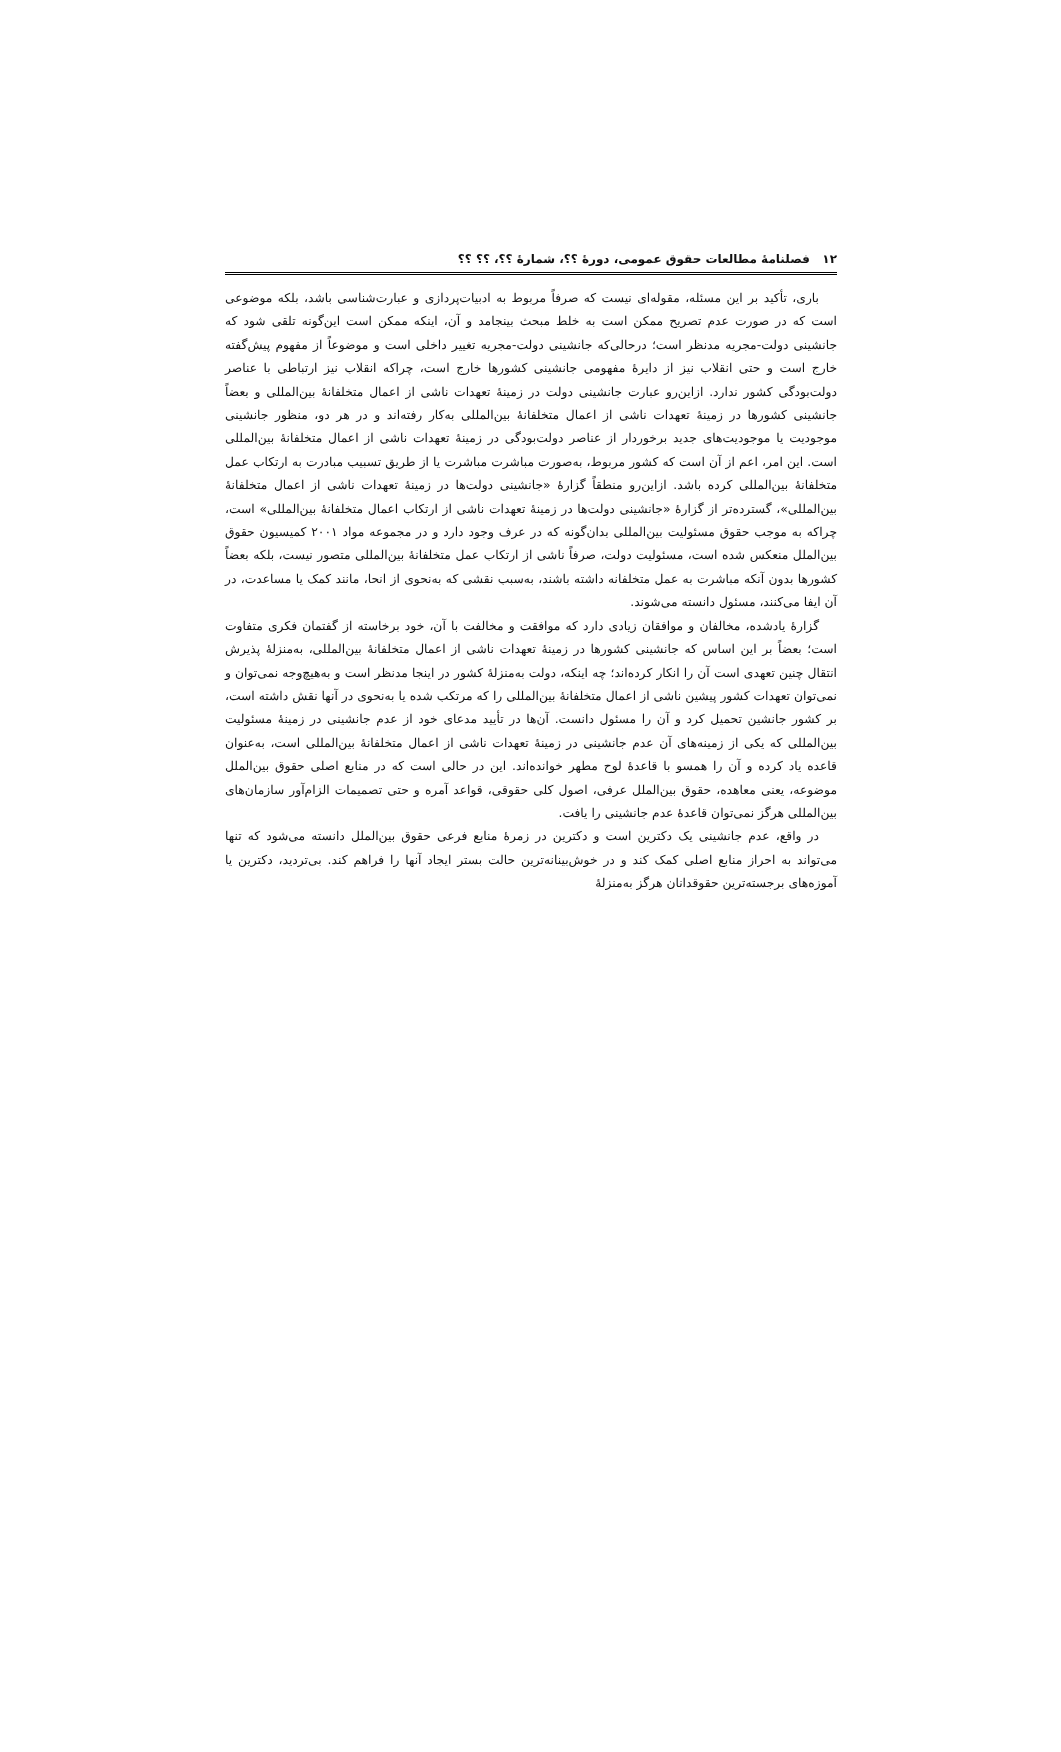۱۲ فصلنامۀ مطالعات حقوق عمومی، دورۀ ؟؟، شمارۀ ؟؟، ؟؟ ؟؟
باری، تأکید بر این مسئله، مقوله‌ای نیست که صرفاً مربوط به ادبیات‌پردازی و عبارت‌شناسی باشد، بلکه موضوعی است که در صورت عدم تصریح ممکن است به خلط مبحث بینجامد و آن، اینکه ممکن است این‌گونه تلقی شود که جانشینی دولت-مجریه مدنظر است؛ درحالی‌که جانشینی دولت-مجریه تغییر داخلی است و موضوعاً از مفهوم پیش‌گفته خارج است و حتی انقلاب نیز از دایرۀ مفهومی جانشینی کشورها خارج است، چراکه انقلاب نیز ارتباطی با عناصر دولت‌بودگی کشور ندارد. ازاین‌رو عبارت جانشینی دولت در زمینۀ تعهدات ناشی از اعمال متخلفانۀ بین‌المللی و بعضاً جانشینی کشورها در زمینۀ تعهدات ناشی از اعمال متخلفانۀ بین‌المللی به‌کار رفته‌اند و در هر دو، منظور جانشینی موجودیت یا موجودیت‌های جدید برخوردار از عناصر دولت‌بودگی در زمینۀ تعهدات ناشی از اعمال متخلفانۀ بین‌المللی است. این امر، اعم از آن است که کشور مربوط، به‌صورت مباشرت مباشرت یا از طریق تسبیب مبادرت به ارتکاب عمل متخلفانۀ بین‌المللی کرده باشد. ازاین‌رو منطقاً گزارۀ «جانشینی دولت‌ها در زمینۀ تعهدات ناشی از اعمال متخلفانۀ بین‌المللی»، گسترده‌تر از گزارۀ «جانشینی دولت‌ها در زمینۀ تعهدات ناشی از ارتکاب اعمال متخلفانۀ بین‌المللی» است، چراکه به موجب حقوق مسئولیت بین‌المللی بدان‌گونه که در عرف وجود دارد و در مجموعه مواد ۲۰۰۱ کمیسیون حقوق بین‌الملل منعکس شده است، مسئولیت دولت، صرفاً ناشی از ارتکاب عمل متخلفانۀ بین‌المللی متصور نیست، بلکه بعضاً کشورها بدون آنکه مباشرت به عمل متخلفانه داشته باشند، به‌سبب نقشی که به‌نحوی از انحا، مانند کمک یا مساعدت، در آن ایفا می‌کنند، مسئول دانسته می‌شوند.
گزارۀ یادشده، مخالفان و موافقان زیادی دارد که موافقت و مخالفت با آن، خود برخاسته از گفتمان فکری متفاوت است؛ بعضاً بر این اساس که جانشینی کشورها در زمینۀ تعهدات ناشی از اعمال متخلفانۀ بین‌المللی، به‌منزلۀ پذیرش انتقال چنین تعهدی است آن را انکار کرده‌اند؛ چه اینکه، دولت به‌منزلۀ کشور در اینجا مدنظر است و به‌هیچ‌وجه نمی‌توان و نمی‌توان تعهدات کشور پیشین ناشی از اعمال متخلفانۀ بین‌المللی را که مرتکب شده یا به‌نحوی در آنها نقش داشته است، بر کشور جانشین تحمیل کرد و آن را مسئول دانست. آن‌ها در تأیید مدعای خود از عدم جانشینی در زمینۀ مسئولیت بین‌المللی که یکی از زمینه‌های آن عدم جانشینی در زمینۀ تعهدات ناشی از اعمال متخلفانۀ بین‌المللی است، به‌عنوان قاعده یاد کرده و آن را همسو با قاعدۀ لوح مطهر خوانده‌اند. این در حالی است که در منابع اصلی حقوق بین‌الملل موضوعه، یعنی معاهده، حقوق بین‌الملل عرفی، اصول کلی حقوقی، قواعد آمره و حتی تصمیمات الزام‌آور سازمان‌های بین‌المللی هرگز نمی‌توان قاعدۀ عدم جانشینی را یافت.
در واقع، عدم جانشینی یک دکترین است و دکترین در زمرۀ منابع فرعی حقوق بین‌الملل دانسته می‌شود که تنها می‌تواند به احراز منابع اصلی کمک کند و در خوش‌بینانه‌ترین حالت بستر ایجاد آنها را فراهم کند. بی‌تردید، دکترین یا آموزه‌های برجسته‌ترین حقوقدانان هرگز به‌منزلۀ